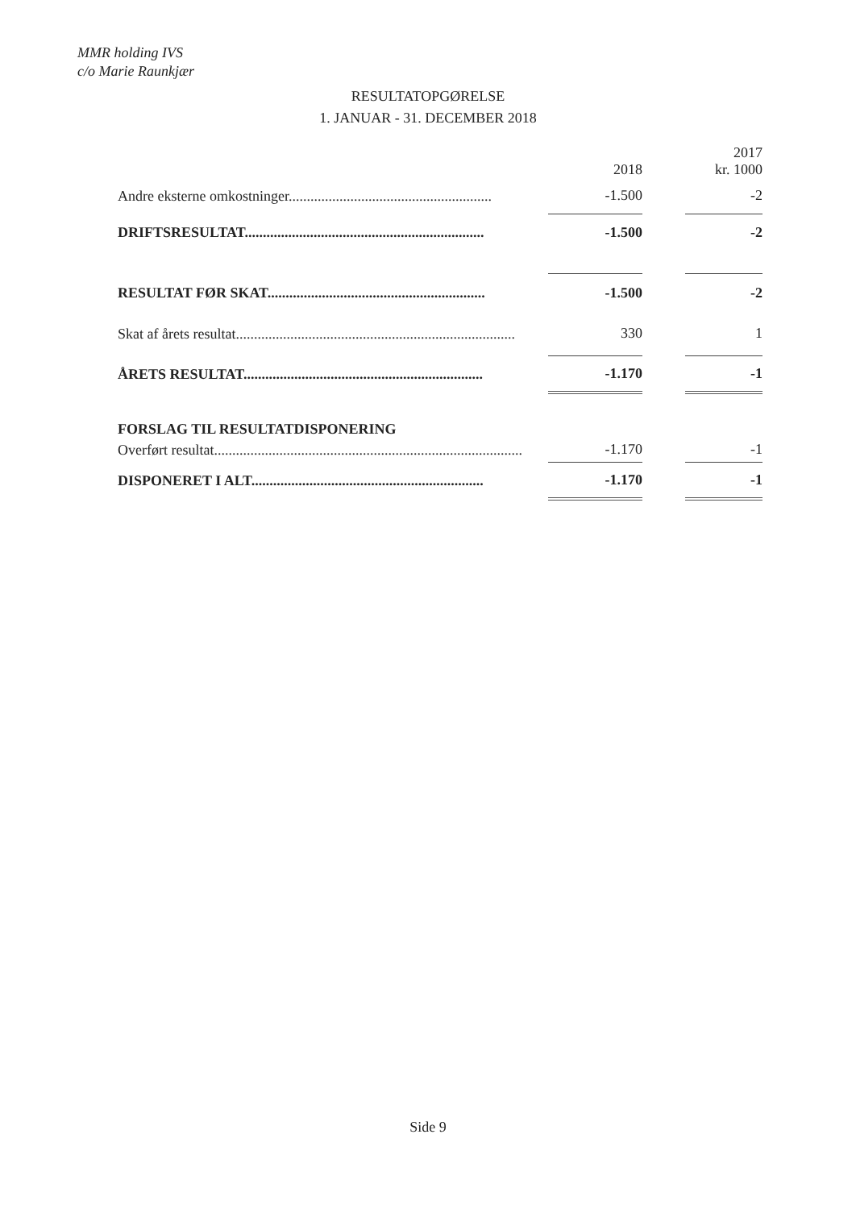MMR holding IVS
c/o Marie Raunkjær
RESULTATOPGØRELSE
1. JANUAR - 31. DECEMBER 2018
| | | | 2017 |
| --- | --- | --- | --- |
| | 2018 | | kr. 1000 |
| Andre eksterne omkostninger........................................................ | -1.500 | | -2 |
| DRIFTSRESULTAT.................................................................. | -1.500 | | -2 |
| RESULTAT FØR SKAT............................................................ | -1.500 | | -2 |
| Skat af årets resultat............................................................................. | 330 | | 1 |
| ÅRETS RESULTAT.................................................................. | -1.170 | | -1 |
| FORSLAG TIL RESULTATDISPONERING | | | |
| Overført resultat..................................................................................... | -1.170 | | -1 |
| DISPONERET I ALT................................................................ | -1.170 | | -1 |
Side 9